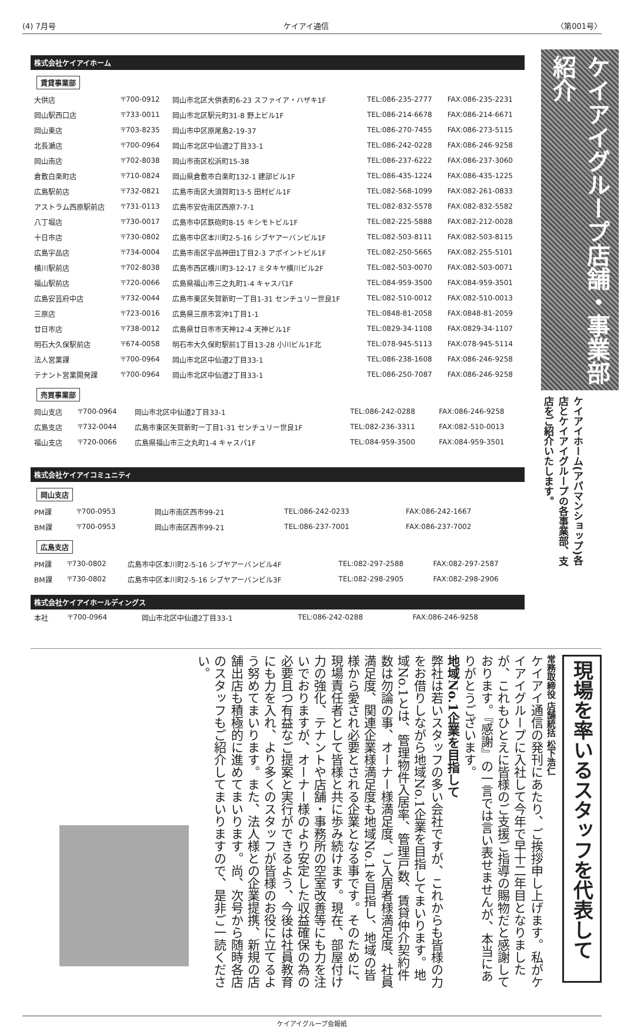(4) 7月号 ケイアイ通信 〈第001号〉
株式会社ケイアイホーム
賃貸事業部
| 大供店 | 〒700-0912 | 岡山市北区大供表町6-23 スファイア・ハザキ1F | TEL:086-235-2777 | FAX:086-235-2231 |
| 岡山駅西口店 | 〒733-0011 | 岡山市北区駅元町31-8 野上ビル1F | TEL:086-214-6678 | FAX:086-214-6671 |
| 岡山東店 | 〒703-8235 | 岡山市中区原尾島2-19-37 | TEL:086-270-7455 | FAX:086-273-5115 |
| 北長瀬店 | 〒700-0964 | 岡山市北区中仙道2丁目33-1 | TEL:086-242-0228 | FAX:086-246-9258 |
| 岡山南店 | 〒702-8038 | 岡山市南区松浜町15-38 | TEL:086-237-6222 | FAX:086-237-3060 |
| 倉敷白楽町店 | 〒710-0824 | 岡山県倉敷市白楽町132-1 建部ビル1F | TEL:086-435-1224 | FAX:086-435-1225 |
| 広島駅前店 | 〒732-0821 | 広島市南区大須賀町13-5 田村ビル1F | TEL:082-568-1099 | FAX:082-261-0833 |
| アストラム西原駅前店 | 〒731-0113 | 広島市安佐南区西原7-7-1 | TEL:082-832-5578 | FAX:082-832-5582 |
| 八丁堀店 | 〒730-0017 | 広島市中区鉄砲町8-15 キシモトビル1F | TEL:082-225-5888 | FAX:082-212-0028 |
| 十日市店 | 〒730-0802 | 広島市中区本川町2-5-16 シブヤアーバンビル1F | TEL:082-503-8111 | FAX:082-503-8115 |
| 広島宇品店 | 〒734-0004 | 広島市南区宇品神田1丁目2-3 アポイントビル1F | TEL:082-250-5665 | FAX:082-255-5101 |
| 横川駅前店 | 〒702-8038 | 広島市西区横川町3-12-17 ミタキヤ横川ビル2F | TEL:082-503-0070 | FAX:082-503-0071 |
| 福山駅前店 | 〒720-0066 | 広島県福山市三之丸町1-4 キャスパ1F | TEL:084-959-3500 | FAX:084-959-3501 |
| 広島安芸府中店 | 〒732-0044 | 広島市東区矢賀新町一丁目1-31 センチュリー世良1F | TEL:082-510-0012 | FAX:082-510-0013 |
| 三原店 | 〒723-0016 | 広島県三原市宮沖1丁目1-1 | TEL:0848-81-2058 | FAX:0848-81-2059 |
| 廿日市店 | 〒738-0012 | 広島県廿日市市天神12-4 天神ビル1F | TEL:0829-34-1108 | FAX:0829-34-1107 |
| 明石大久保駅前店 | 〒674-0058 | 明石市大久保町駅前1丁目13-28 小川ビル1F北 | TEL:078-945-5113 | FAX:078-945-5114 |
| 法人営業課 | 〒700-0964 | 岡山市北区中仙道2丁目33-1 | TEL:086-238-1608 | FAX:086-246-9258 |
| テナント営業開発課 | 〒700-0964 | 岡山市北区中仙道2丁目33-1 | TEL:086-250-7087 | FAX:086-246-9258 |
売買事業部
| 岡山支店 | 〒700-0964 | 岡山市北区中仙道2丁目33-1 | TEL:086-242-0288 | FAX:086-246-9258 |
| 広島支店 | 〒732-0044 | 広島市東区矢賀新町一丁目1-31 センチュリー世良1F | TEL:082-236-3311 | FAX:082-510-0013 |
| 福山支店 | 〒720-0066 | 広島県福山市三之丸町1-4 キャスパ1F | TEL:084-959-3500 | FAX:084-959-3501 |
株式会社ケイアイコミュニティ
岡山支店
| PM課 | 〒700-0953 | 岡山市南区西市99-21 | TEL:086-242-0233 | FAX:086-242-1667 |
| BM課 | 〒700-0953 | 岡山市南区西市99-21 | TEL:086-237-7001 | FAX:086-237-7002 |
広島支店
| PM課 | 〒730-0802 | 広島市中区本川町2-5-16 シブヤアーバンビル4F | TEL:082-297-2588 | FAX:082-297-2587 |
| BM課 | 〒730-0802 | 広島市中区本川町2-5-16 シブヤアーバンビル3F | TEL:082-298-2905 | FAX:082-298-2906 |
株式会社ケイアイホールディングス
| 本社 | 〒700-0964 | 岡山市北区中仙道2丁目33-1 | TEL:086-242-0288 | FAX:086-246-9258 |
ケイアイグループ店舗・事業部紹介
ケイアイホーム(アパマンショップ)各店とケイアイグループの各事業部、支店をご紹介いたします。
現場を率いるスタッフを代表して
常務取締役 店舗統括 松下浩仁
ケイアイ通信の発刊にあたり、ご挨拶申し上げます。私がケイアイグループに入社して今年で早十二年目となりましたが、これもひとえに皆様のご支援ご指導の賜物だと感謝しております。『感謝』の一言では言い表せませんが、本当にありがとうございます。
地域No.1企業を目指して
弊社は若いスタッフの多い会社ですが、これからも皆様の力をお借りしながら地域No.1企業を目指してまいります。地域No.1とは、管理物件入居率、管理戸数、賃貸仲介契約件数は勿論の事、オーナー様満足度、ご入居者様満足度、社員満足度、関連企業様満足度も地域No.1を目指し、地域の皆様から愛され必要とされる企業となる事です。そのために、現場責任者として皆様と共に歩み続けます。現在、部屋付け力の強化、テナントや店舗・事務所の空室改善等にも力を注いでおりますが、オーナー様のより安定した収益確保の為の必要且つ有益なご提案と実行ができるよう、今後は社員教育にも力を入れ、より多くのスタッフが皆様のお役に立てるよう努めてまいります。また、法人様との企業提携、新規の店舗出店も積極的に進めてまいります。尚、次号から随時各店のスタッフもご紹介してまいりますので、是非ご一読ください。
ケイアイグループ会報紙